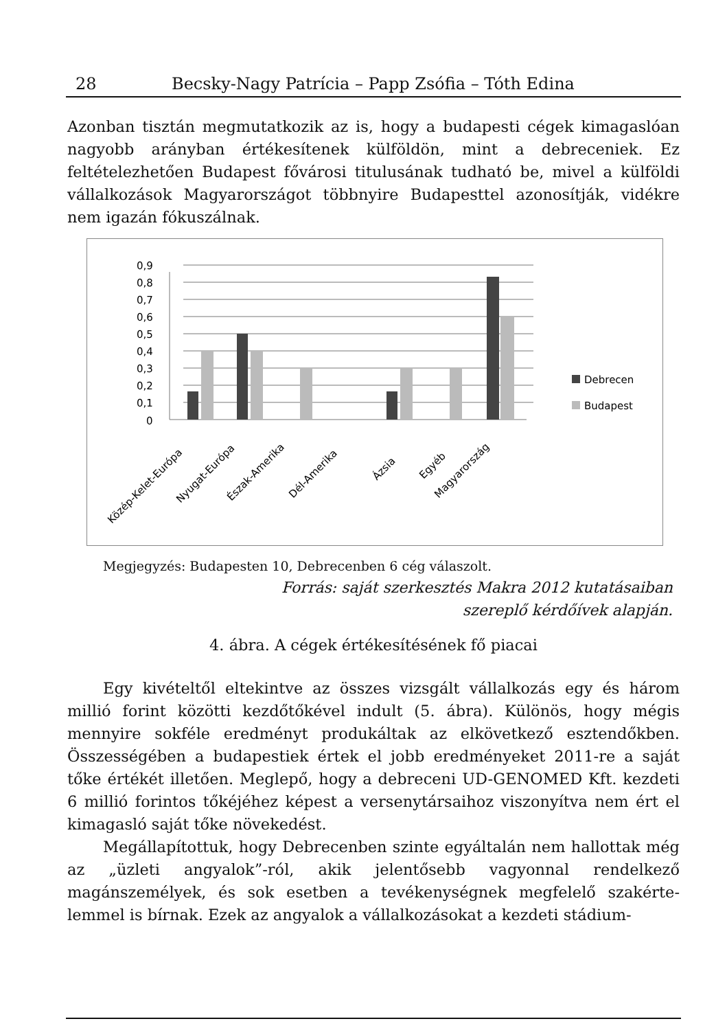28 Becsky-Nagy Patrícia – Papp Zsófia – Tóth Edina
Azonban tisztán megmutatkozik az is, hogy a budapesti cégek kimagas­lóan nagyobb arányban értékesítenek külföldön, mint a debreceniek. Ez feltételezhetően Budapest fővárosi titulusának tudható be, mivel a kül­földi vállalkozások Magyarországot többnyire Budapesttel azonosítják, vidékre nem igazán fókuszálnak.
0,9
0,8
0,7
0,6
0,5
0,4
0,3
0,2
0,1
0
Debrecen
Budapest
Közép-Kelet-Európa
Nyugat-Európa
Észak-Amerika
Dél-Amerika
Ázsia
Egyéb
Magyarország
Megjegyzés: Budapesten 10, Debrecenben 6 cég válaszolt.
Forrás: saját szerkesztés Makra 2012 kutatásaiban
szereplő kérdőívek alapján.
4. ábra. A cégek értékesítésének fő piacai
Egy kivételtől eltekintve az összes vizsgált vállalkozás egy és három millió forint közötti kezdőtőkével indult (5. ábra). Különös, hogy mégis mennyire sokféle eredményt produkáltak az elkövetkező esztendőkben. Összességében a budapestiek értek el jobb eredményeket 2011-re a saját tőke értékét illetően. Meglepő, hogy a debreceni UD-GENOMED Kft. kezdeti 6 millió forintos tőkéjéhez képest a versenytársaihoz viszonyít­va nem ért el kimagasló saját tőke növekedést.
Megállapítottuk, hogy Debrecenben szinte egyáltalán nem hallottak még az „üzleti angyalok”-ról, akik jelentősebb vagyonnal rendelkező magánszemélyek, és sok esetben a tevékenységnek megfelelő szakérte­lemmel is bírnak. Ezek az angyalok a vállalkozásokat a kezdeti stádium-